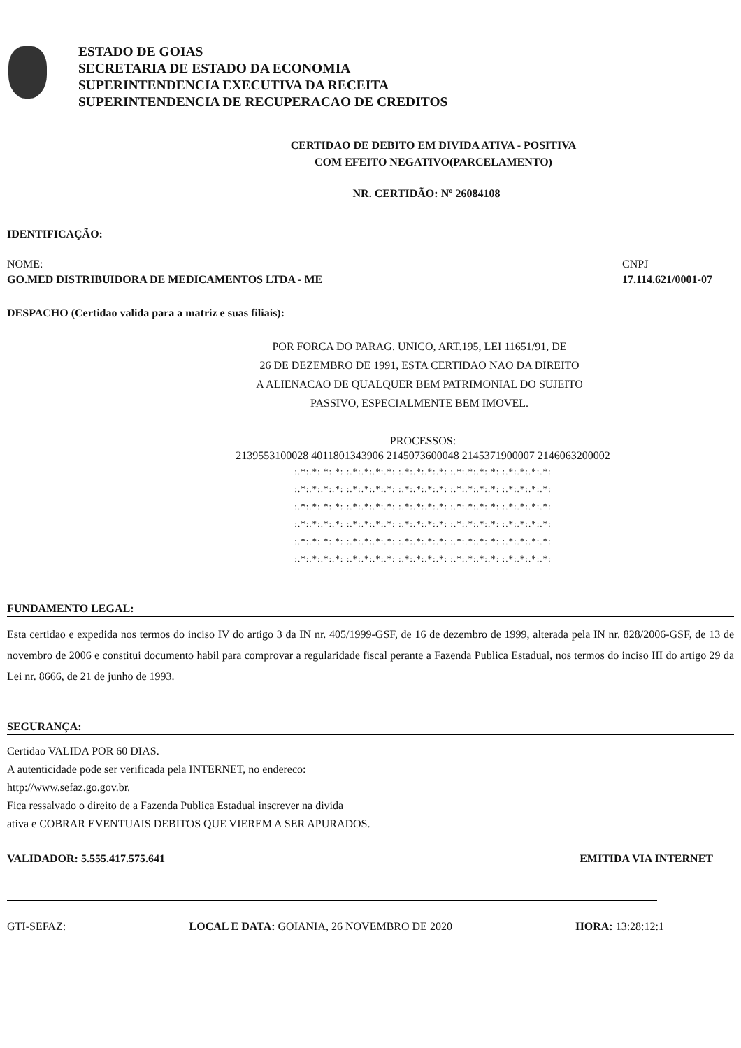ESTADO DE GOIAS
SECRETARIA DE ESTADO DA ECONOMIA
SUPERINTENDENCIA EXECUTIVA DA RECEITA
SUPERINTENDENCIA DE RECUPERACAO DE CREDITOS
CERTIDAO DE DEBITO EM DIVIDA ATIVA - POSITIVA
COM EFEITO NEGATIVO(PARCELAMENTO)
NR. CERTIDÃO: Nº 26084108
IDENTIFICAÇÃO:
NOME: CNPJ
GO.MED DISTRIBUIDORA DE MEDICAMENTOS LTDA - ME 17.114.621/0001-07
DESPACHO (Certidao valida para a matriz e suas filiais):
POR FORCA DO PARAG. UNICO, ART.195, LEI 11651/91, DE
26 DE DEZEMBRO DE 1991, ESTA CERTIDAO NAO DA DIREITO
A ALIENACAO DE QUALQUER BEM PATRIMONIAL DO SUJEITO
PASSIVO, ESPECIALMENTE BEM IMOVEL.
PROCESSOS:
2139553100028 4011801343906 2145073600048 2145371900007 2146063200002
:.*:.*:.*:.*: :.*:.*:.*:.*: :.*:.*:.*:.*: :.*:.*:.*:.*: :.*:.*:.*:.*:
:.*:.*:.*:.*: :.*:.*:.*:.*: :.*:.*:.*:.*: :.*:.*:.*:.*: :.*:.*:.*:.*:
:.*:.*:.*:.*: :.*:.*:.*:.*: :.*:.*:.*:.*: :.*:.*:.*:.*: :.*:.*:.*:.*:
:.*:.*:.*:.*: :.*:.*:.*:.*: :.*:.*:.*:.*: :.*:.*:.*:.*: :.*:.*:.*:.*:
:.*:.*:.*:.*: :.*:.*:.*:.*: :.*:.*:.*:.*: :.*:.*:.*:.*: :.*:.*:.*:.*:
:.*:.*:.*:.*: :.*:.*:.*:.*: :.*:.*:.*:.*: :.*:.*:.*:.*: :.*:.*:.*:.*:
FUNDAMENTO LEGAL:
Esta certidao e expedida nos termos do inciso IV do artigo 3 da IN nr. 405/1999-GSF, de 16 de dezembro de 1999, alterada pela IN nr. 828/2006-GSF, de 13 de novembro de 2006 e constitui documento habil para comprovar a regularidade fiscal perante a Fazenda Publica Estadual, nos termos do inciso III do artigo 29 da Lei nr. 8666, de 21 de junho de 1993.
SEGURANÇA:
Certidao VALIDA POR 60 DIAS.
A autenticidade pode ser verificada pela INTERNET, no endereco:
http://www.sefaz.go.gov.br.
Fica ressalvado o direito de a Fazenda Publica Estadual inscrever na divida
ativa e COBRAR EVENTUAIS DEBITOS QUE VIEREM A SER APURADOS.
VALIDADOR: 5.555.417.575.641 EMITIDA VIA INTERNET
GTI-SEFAZ: LOCAL E DATA: GOIANIA, 26 NOVEMBRO DE 2020 HORA: 13:28:12:1